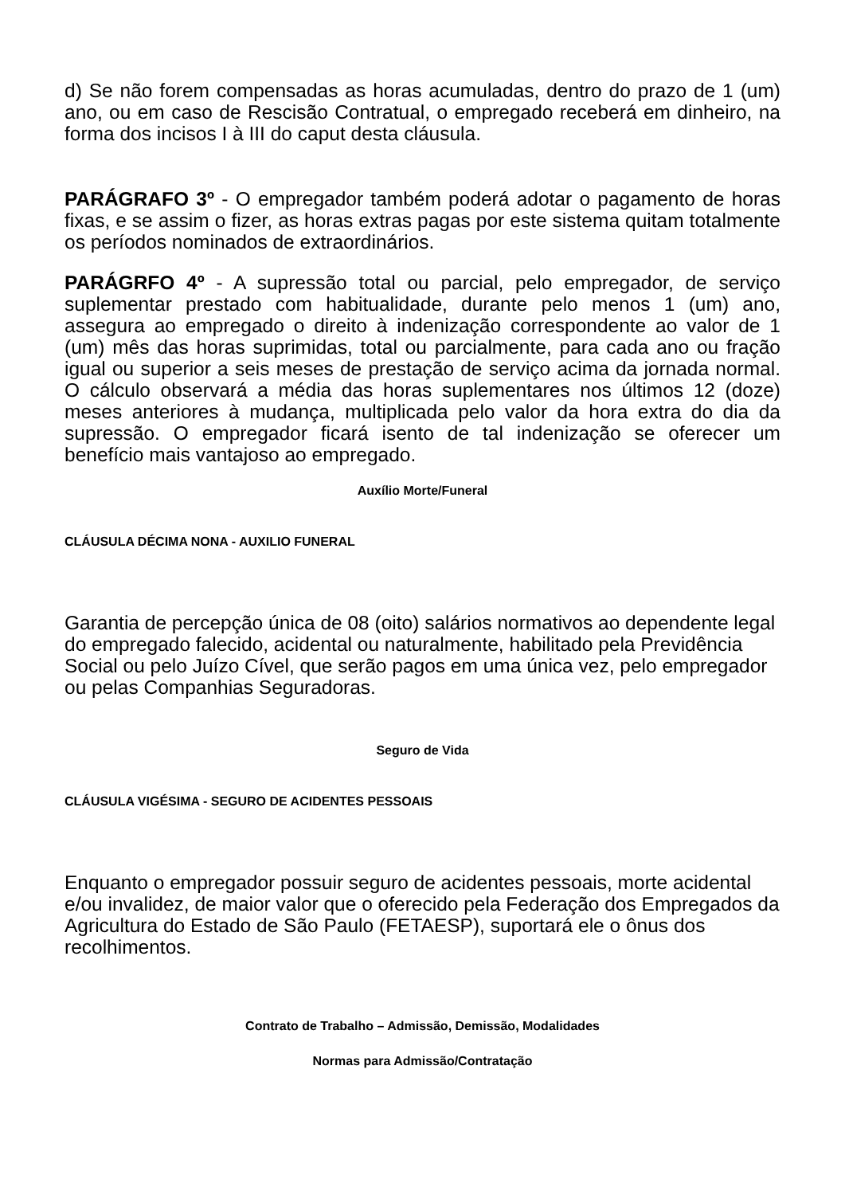d) Se não forem compensadas as horas acumuladas, dentro do prazo de 1 (um) ano, ou em caso de Rescisão Contratual, o empregado receberá em dinheiro, na forma dos incisos I à III do caput desta cláusula.
PARÁGRAFO 3º - O empregador também poderá adotar o pagamento de horas fixas, e se assim o fizer, as horas extras pagas por este sistema quitam totalmente os períodos nominados de extraordinários.
PARÁGRFO 4º - A supressão total ou parcial, pelo empregador, de serviço suplementar prestado com habitualidade, durante pelo menos 1 (um) ano, assegura ao empregado o direito à indenização correspondente ao valor de 1 (um) mês das horas suprimidas, total ou parcialmente, para cada ano ou fração igual ou superior a seis meses de prestação de serviço acima da jornada normal. O cálculo observará a média das horas suplementares nos últimos 12 (doze) meses anteriores à mudança, multiplicada pelo valor da hora extra do dia da supressão. O empregador ficará isento de tal indenização se oferecer um benefício mais vantajoso ao empregado.
Auxílio Morte/Funeral
CLÁUSULA DÉCIMA NONA - AUXILIO FUNERAL
Garantia de percepção única de 08 (oito) salários normativos ao dependente legal do empregado falecido, acidental ou naturalmente, habilitado pela Previdência Social ou pelo Juízo Cível, que serão pagos em uma única vez, pelo empregador ou pelas Companhias Seguradoras.
Seguro de Vida
CLÁUSULA VIGÉSIMA - SEGURO DE ACIDENTES PESSOAIS
Enquanto o empregador possuir seguro de acidentes pessoais, morte acidental e/ou invalidez, de maior valor que o oferecido pela Federação dos Empregados da Agricultura do Estado de São Paulo (FETAESP), suportará ele o ônus dos recolhimentos.
Contrato de Trabalho – Admissão, Demissão, Modalidades
Normas para Admissão/Contratação